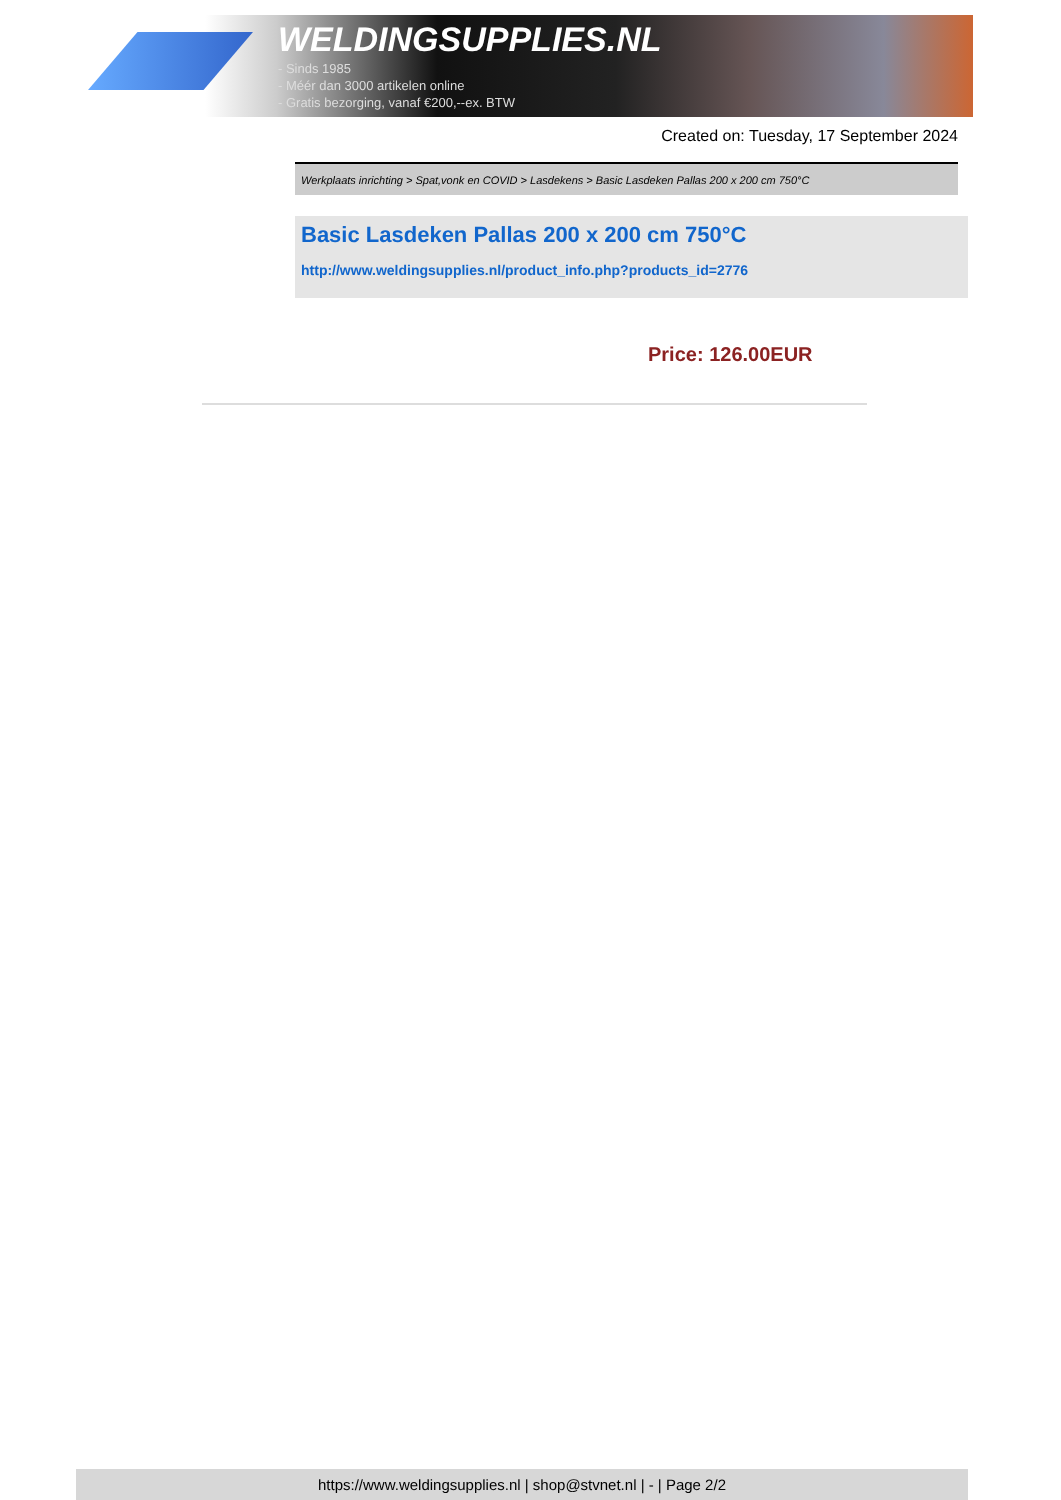WELDINGSUPPLIES.NL
- Sinds 1985
- Méér dan 3000 artikelen online
- Gratis bezorging, vanaf €200,--ex. BTW
Created on: Tuesday, 17 September 2024
Werkplaats inrichting > Spat,vonk en COVID > Lasdekens > Basic Lasdeken Pallas 200 x 200 cm 750°C
Basic Lasdeken Pallas 200 x 200 cm 750°C
http://www.weldingsupplies.nl/product_info.php?products_id=2776
Price: 126.00EUR
https://www.weldingsupplies.nl | shop@stvnet.nl | - | Page 2/2